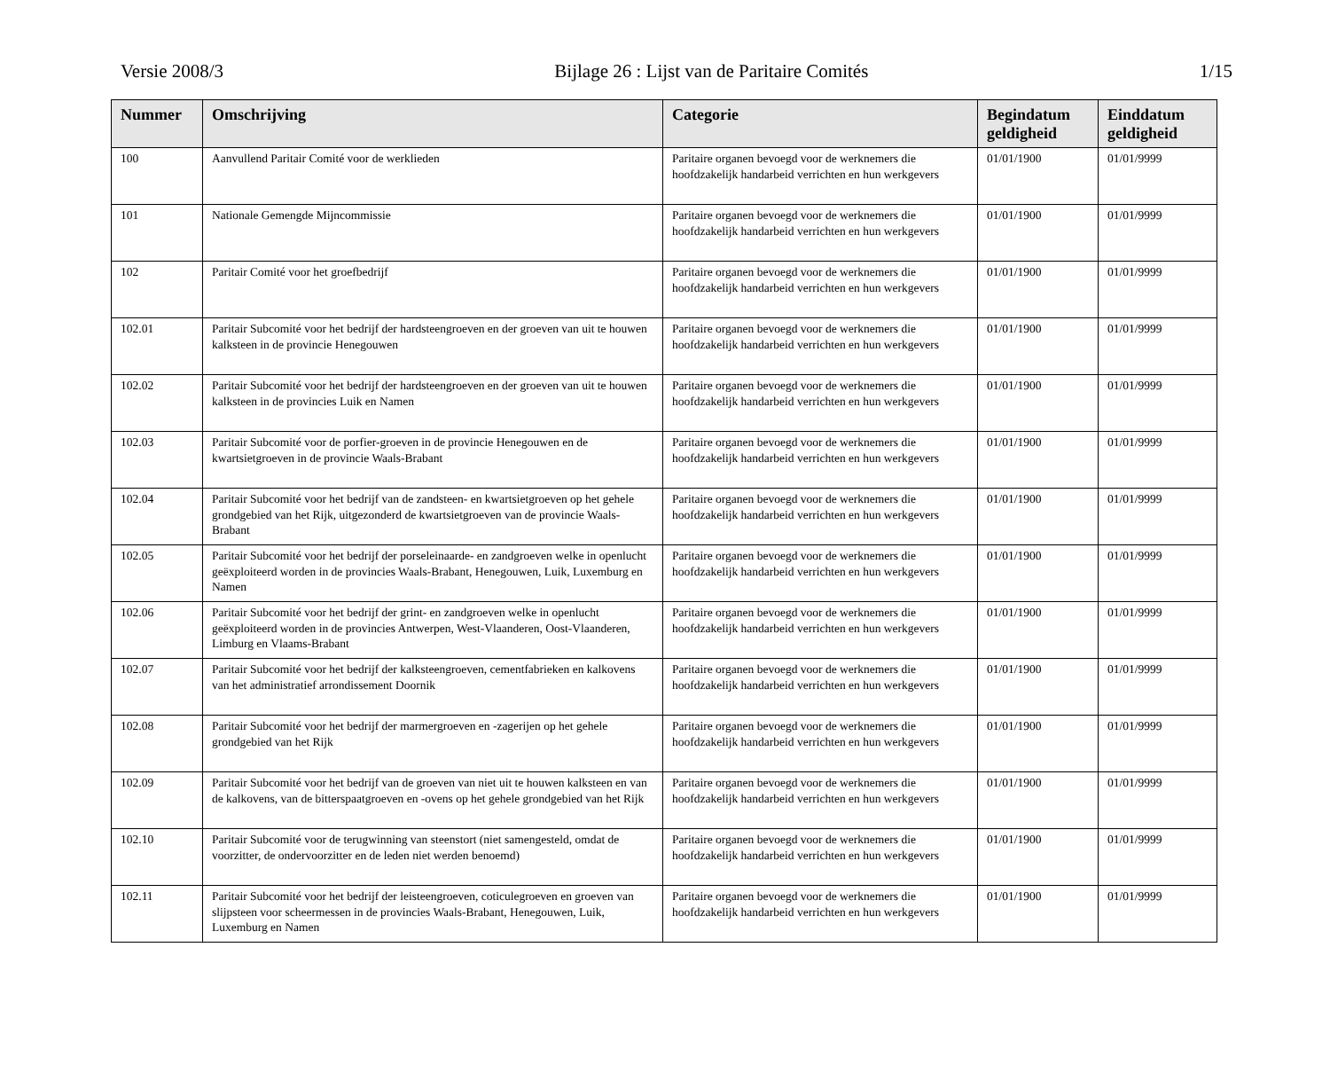Versie 2008/3 Bijlage 26 : Lijst van de Paritaire Comités 1/15
| Nummer | Omschrijving | Categorie | Begindatum geldigheid | Einddatum geldigheid |
| --- | --- | --- | --- | --- |
| 100 | Aanvullend Paritair Comité voor de werklieden | Paritaire organen bevoegd voor de werknemers die hoofdzakelijk handarbeid verrichten en hun werkgevers | 01/01/1900 | 01/01/9999 |
| 101 | Nationale Gemengde Mijncommissie | Paritaire organen bevoegd voor de werknemers die hoofdzakelijk handarbeid verrichten en hun werkgevers | 01/01/1900 | 01/01/9999 |
| 102 | Paritair Comité voor het groefbedrijf | Paritaire organen bevoegd voor de werknemers die hoofdzakelijk handarbeid verrichten en hun werkgevers | 01/01/1900 | 01/01/9999 |
| 102.01 | Paritair Subcomité voor het bedrijf der hardsteengroeven en der groeven van uit te houwen kalksteen in de provincie Henegouwen | Paritaire organen bevoegd voor de werknemers die hoofdzakelijk handarbeid verrichten en hun werkgevers | 01/01/1900 | 01/01/9999 |
| 102.02 | Paritair Subcomité voor het bedrijf der hardsteengroeven en der groeven van uit te houwen kalksteen in de provincies Luik en Namen | Paritaire organen bevoegd voor de werknemers die hoofdzakelijk handarbeid verrichten en hun werkgevers | 01/01/1900 | 01/01/9999 |
| 102.03 | Paritair Subcomité voor de porfier-groeven in de provincie Henegouwen en de kwartsietgroeven in de provincie Waals-Brabant | Paritaire organen bevoegd voor de werknemers die hoofdzakelijk handarbeid verrichten en hun werkgevers | 01/01/1900 | 01/01/9999 |
| 102.04 | Paritair Subcomité voor het bedrijf van de zandsteen- en kwartsietgroeven op het gehele grondgebied van het Rijk, uitgezonderd de kwartsietgroeven van de provincie Waals-Brabant | Paritaire organen bevoegd voor de werknemers die hoofdzakelijk handarbeid verrichten en hun werkgevers | 01/01/1900 | 01/01/9999 |
| 102.05 | Paritair Subcomité voor het bedrijf der porseleinaarde- en zandgroeven welke in openlucht geëxploiteerd worden in de provincies Waals-Brabant, Henegouwen, Luik, Luxemburg en Namen | Paritaire organen bevoegd voor de werknemers die hoofdzakelijk handarbeid verrichten en hun werkgevers | 01/01/1900 | 01/01/9999 |
| 102.06 | Paritair Subcomité voor het bedrijf der grint- en zandgroeven welke in openlucht geëxploiteerd worden in de provincies Antwerpen, West-Vlaanderen, Oost-Vlaanderen, Limburg en Vlaams-Brabant | Paritaire organen bevoegd voor de werknemers die hoofdzakelijk handarbeid verrichten en hun werkgevers | 01/01/1900 | 01/01/9999 |
| 102.07 | Paritair Subcomité voor het bedrijf der kalksteengroeven, cementfabrieken en kalkovens van het administratief arrondissement Doornik | Paritaire organen bevoegd voor de werknemers die hoofdzakelijk handarbeid verrichten en hun werkgevers | 01/01/1900 | 01/01/9999 |
| 102.08 | Paritair Subcomité voor het bedrijf der marmergroeven en -zagerijen op het gehele grondgebied van het Rijk | Paritaire organen bevoegd voor de werknemers die hoofdzakelijk handarbeid verrichten en hun werkgevers | 01/01/1900 | 01/01/9999 |
| 102.09 | Paritair Subcomité voor het bedrijf van de groeven van niet uit te houwen kalksteen en van de kalkovens, van de bitterspaatgroeven en -ovens op het gehele grondgebied van het Rijk | Paritaire organen bevoegd voor de werknemers die hoofdzakelijk handarbeid verrichten en hun werkgevers | 01/01/1900 | 01/01/9999 |
| 102.10 | Paritair Subcomité voor de terugwinning van steenstort (niet samengesteld, omdat de voorzitter, de ondervoorzitter en de leden niet werden benoemd) | Paritaire organen bevoegd voor de werknemers die hoofdzakelijk handarbeid verrichten en hun werkgevers | 01/01/1900 | 01/01/9999 |
| 102.11 | Paritair Subcomité voor het bedrijf der leisteengroeven, coticulegroeven en groeven van slijpsteen voor scheermessen in de provincies Waals-Brabant, Henegouwen, Luik, Luxemburg en Namen | Paritaire organen bevoegd voor de werknemers die hoofdzakelijk handarbeid verrichten en hun werkgevers | 01/01/1900 | 01/01/9999 |